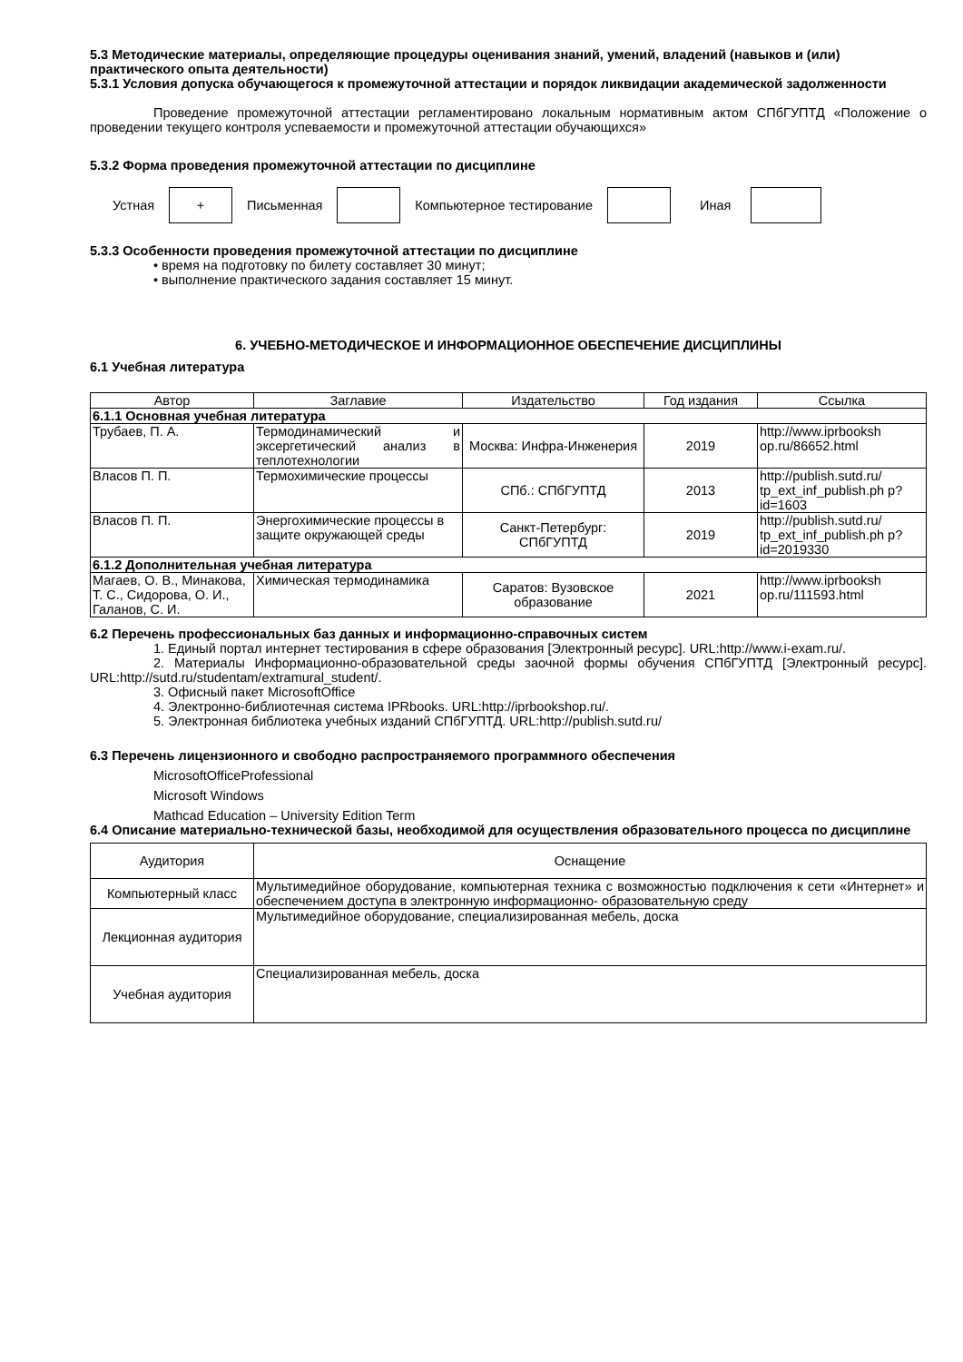5.3 Методические материалы, определяющие процедуры оценивания знаний, умений, владений (навыков и (или) практического опыта деятельности)
5.3.1 Условия допуска обучающегося к промежуточной аттестации и порядок ликвидации академической задолженности
Проведение промежуточной аттестации регламентировано локальным нормативным актом СПбГУПТД «Положение о проведении текущего контроля успеваемости и промежуточной аттестации обучающихся»
5.3.2 Форма проведения промежуточной аттестации по дисциплине
Устная
+
Письменная Компьютерное тестирование Иная
5.3.3 Особенности проведения промежуточной аттестации по дисциплине
• время на подготовку по билету составляет 30 минут;
• выполнение практического задания составляет 15 минут.
6. УЧЕБНО-МЕТОДИЧЕСКОЕ И ИНФОРМАЦИОННОЕ ОБЕСПЕЧЕНИЕ ДИСЦИПЛИНЫ
6.1 Учебная литература
| Автор | Заглавие | Издательство | Год издания | Ссылка |
| --- | --- | --- | --- | --- |
| 6.1.1 Основная учебная литература | | | | |
| Трубаев, П. А. | Термодинамический и эксергетический анализ в теплотехнологии | Москва: Инфра-Инженерия | 2019 | http://www.iprbooksh op.ru/86652.html |
| Власов П. П. | Термохимические процессы | СПб.: СПбГУПТД | 2013 | http://publish.sutd.ru/ tp_ext_inf_publish.ph p?id=1603 |
| Власов П. П. | Энергохимические процессы в защите окружающей среды | Санкт-Петербург: СПбГУПТД | 2019 | http://publish.sutd.ru/ tp_ext_inf_publish.ph p?id=2019330 |
| 6.1.2 Дополнительная учебная литература | | | | |
| Магаев, О. В., Минакова, Т. С., Сидорова, О. И., Галанов, С. И. | Химическая термодинамика | Саратов: Вузовское образование | 2021 | http://www.iprbooksh op.ru/111593.html |
6.2 Перечень профессиональных баз данных и информационно-справочных систем
1. Единый портал интернет тестирования в сфере образования [Электронный ресурс]. URL:http://www.i-exam.ru/.
2. Материалы Информационно-образовательной среды заочной формы обучения СПбГУПТД [Электронный ресурс]. URL:http://sutd.ru/studentam/extramural_student/.
3. Офисный пакет MicrosoftOffice
4. Электронно-библиотечная система IPRbooks. URL:http://iprbookshop.ru/.
5. Электронная библиотека учебных изданий СПбГУПТД. URL:http://publish.sutd.ru/
6.3 Перечень лицензионного и свободно распространяемого программного обеспечения
MicrosoftOfficeProfessional
Microsoft Windows
Mathcad Education – University Edition Term
6.4 Описание материально-технической базы, необходимой для осуществления образовательного процесса по дисциплине
| Аудитория | Оснащение |
| --- | --- |
| Компьютерный класс | Мультимедийное оборудование, компьютерная техника с возможностью подключения к сети «Интернет» и обеспечением доступа в электронную информационно- образовательную среду |
| Лекционная аудитория | Мультимедийное оборудование, специализированная мебель, доска |
| Учебная аудитория | Специализированная мебель, доска |